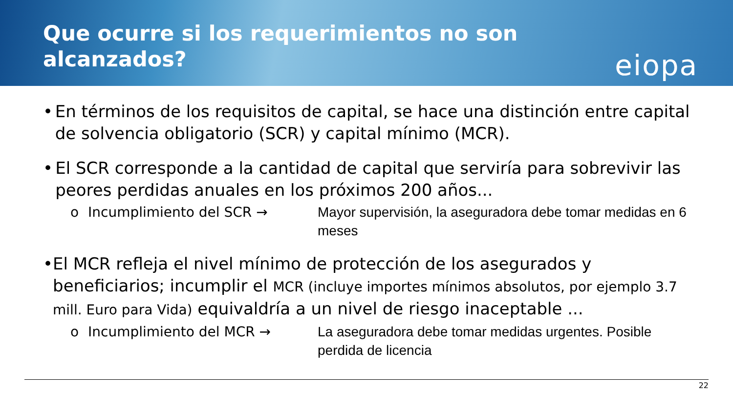Que ocurre si los requerimientos no son
alcanzados?
eiopa
• En términos de los requisitos de capital, se hace una distinción entre capital de solvencia obligatorio (SCR) y capital mínimo (MCR).
• El SCR corresponde a la cantidad de capital que serviría para sobrevivir las peores perdidas anuales en los próximos 200 años...
o Incumplimiento del SCR → Mayor supervisión, la aseguradora debe tomar medidas en 6 meses
• El MCR refleja el nivel mínimo de protección de los asegurados y beneficiarios; incumplir el MCR (incluye importes mínimos absolutos, por ejemplo 3.7 mill. Euro para Vida) equivaldría a un nivel de riesgo inaceptable ...
o Incumplimiento del MCR → La aseguradora debe tomar medidas urgentes. Posible perdida de licencia
22